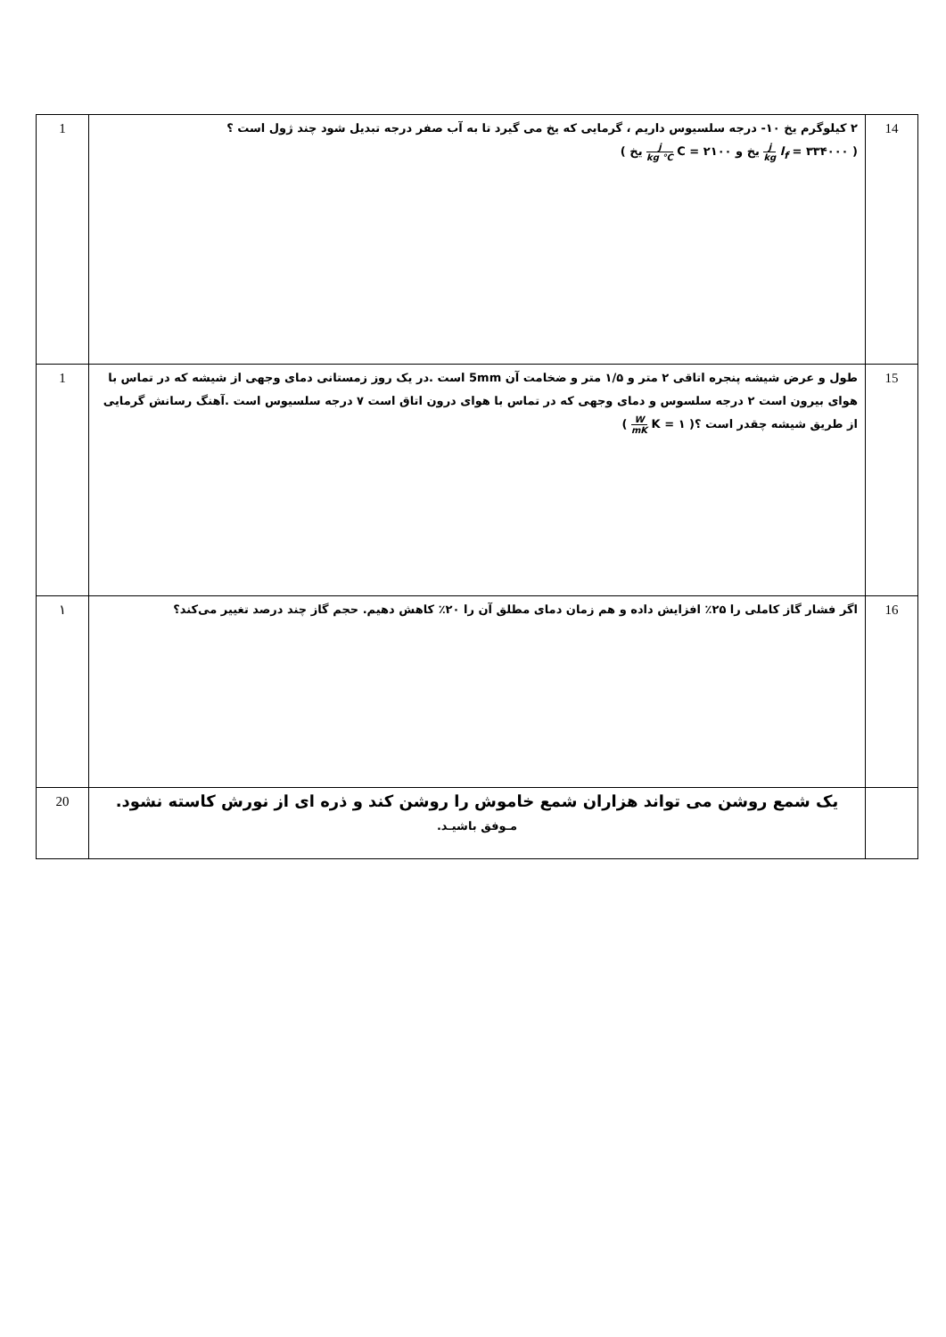| 14 | ۲ کیلوگرم یخ ۱۰- درجه سلسیوس داریم ، گرمایی که یخ می گیرد تا به آب صفر درجه تبدیل شود چند ژول است ؟ ( l<sub>f</sub> = ۳۳۴۰۰۰ j kg یخ و C = ۲۱۰۰ j kg °C یخ ) | 1 |
| 15 | طول و عرض شیشه پنجره اتاقی ۲ متر و ۱/۵ متر و ضخامت آن 5mm است .در یک روز زمستانی دمای وجهی از شیشه که در تماس با هوای بیرون است ۲ درجه سلسوس و دمای وجهی که در تماس با هوای درون اتاق است ۷ درجه سلسیوس است .آهنگ رسانش گرمایی از طریق شیشه چقدر است ؟( K = ۱ W mK ) | 1 |
| 16 | اگر فشار گاز کاملی را ۲۵٪ افزایش داده و هم زمان دمای مطلق آن را ۲۰٪ کاهش دهیم. حجم گاز چند درصد تغییر می‌کند؟ | ۱ |
| | یک شمع روشن می تواند هزاران شمع خاموش را روشن کند و ذره ای از نورش کاسته نشود. مـوفق باشیـد. | 20 |